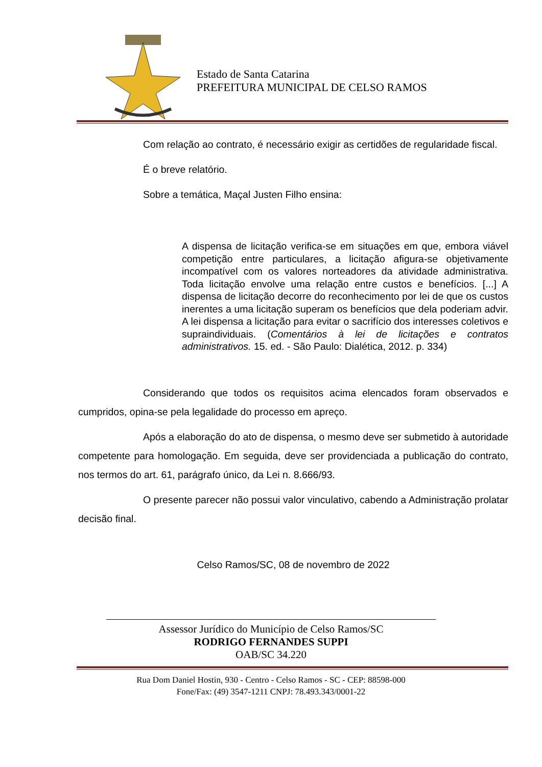Estado de Santa Catarina
PREFEITURA MUNICIPAL DE CELSO RAMOS
Com relação ao contrato, é necessário exigir as certidões de regularidade fiscal.
É o breve relatório.
Sobre a temática, Maçal Justen Filho ensina:
A dispensa de licitação verifica-se em situações em que, embora viável competição entre particulares, a licitação afigura-se objetivamente incompatível com os valores norteadores da atividade administrativa. Toda licitação envolve uma relação entre custos e benefícios. [...] A dispensa de licitação decorre do reconhecimento por lei de que os custos inerentes a uma licitação superam os benefícios que dela poderiam advir. A lei dispensa a licitação para evitar o sacrifício dos interesses coletivos e supraindividuais. (Comentários à lei de licitações e contratos administrativos. 15. ed. - São Paulo: Dialética, 2012. p. 334)
Considerando que todos os requisitos acima elencados foram observados e cumpridos, opina-se pela legalidade do processo em apreço.
Após a elaboração do ato de dispensa, o mesmo deve ser submetido à autoridade competente para homologação. Em seguida, deve ser providenciada a publicação do contrato, nos termos do art. 61, parágrafo único, da Lei n. 8.666/93.
O presente parecer não possui valor vinculativo, cabendo a Administração prolatar decisão final.
Celso Ramos/SC, 08 de novembro de 2022
Assessor Jurídico do Município de Celso Ramos/SC
RODRIGO FERNANDES SUPPI
OAB/SC 34.220
Rua Dom Daniel Hostin, 930 - Centro - Celso Ramos - SC - CEP: 88598-000
Fone/Fax: (49) 3547-1211 CNPJ: 78.493.343/0001-22